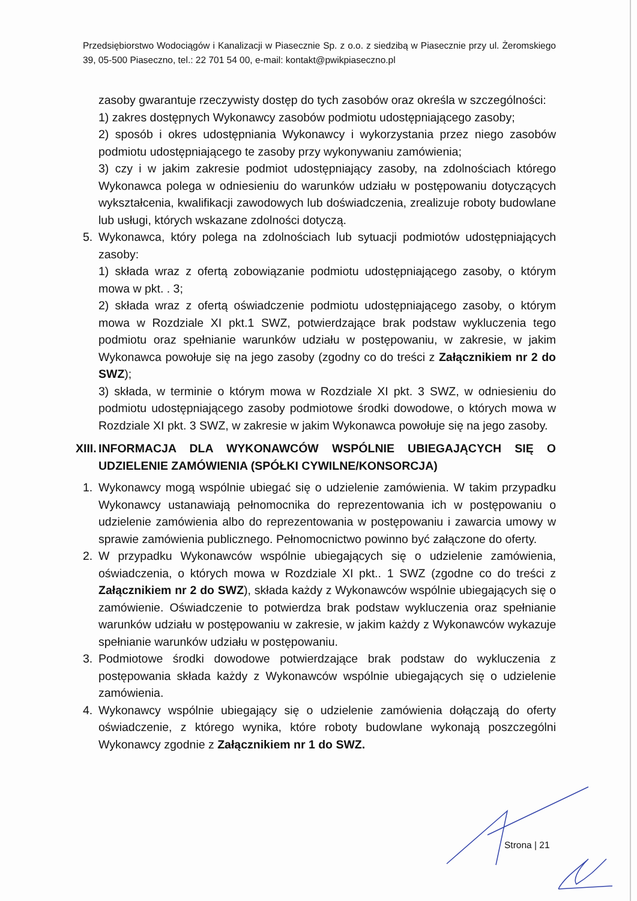Przedsiębiorstwo Wodociągów i Kanalizacji w Piasecznie Sp. z o.o. z siedzibą w Piasecznie przy ul. Żeromskiego 39, 05-500 Piaseczno, tel.: 22 701 54 00, e-mail: kontakt@pwikpiaseczno.pl
zasoby gwarantuje rzeczywisty dostęp do tych zasobów oraz określa w szczególności:
1) zakres dostępnych Wykonawcy zasobów podmiotu udostępniającego zasoby;
2) sposób i okres udostępniania Wykonawcy i wykorzystania przez niego zasobów podmiotu udostępniającego te zasoby przy wykonywaniu zamówienia;
3) czy i w jakim zakresie podmiot udostępniający zasoby, na zdolnościach którego Wykonawca polega w odniesieniu do warunków udziału w postępowaniu dotyczących wykształcenia, kwalifikacji zawodowych lub doświadczenia, zrealizuje roboty budowlane lub usługi, których wskazane zdolności dotyczą.
5. Wykonawca, który polega na zdolnościach lub sytuacji podmiotów udostępniających zasoby:
1) składa wraz z ofertą zobowiązanie podmiotu udostępniającego zasoby, o którym mowa w pkt. . 3;
2) składa wraz z ofertą oświadczenie podmiotu udostępniającego zasoby, o którym mowa w Rozdziale XI pkt.1 SWZ, potwierdzające brak podstaw wykluczenia tego podmiotu oraz spełnianie warunków udziału w postępowaniu, w zakresie, w jakim Wykonawca powołuje się na jego zasoby (zgodny co do treści z Załącznikiem nr 2 do SWZ);
3) składa, w terminie o którym mowa w Rozdziale XI pkt. 3 SWZ, w odniesieniu do podmiotu udostępniającego zasoby podmiotowe środki dowodowe, o których mowa w Rozdziale XI pkt. 3 SWZ, w zakresie w jakim Wykonawca powołuje się na jego zasoby.
XIII. INFORMACJA DLA WYKONAWCÓW WSPÓLNIE UBIEGAJĄCYCH SIĘ O UDZIELENIE ZAMÓWIENIA (SPÓŁKI CYWILNE/KONSORCJA)
1. Wykonawcy mogą wspólnie ubiegać się o udzielenie zamówienia. W takim przypadku Wykonawcy ustanawiają pełnomocnika do reprezentowania ich w postępowaniu o udzielenie zamówienia albo do reprezentowania w postępowaniu i zawarcia umowy w sprawie zamówienia publicznego. Pełnomocnictwo powinno być załączone do oferty.
2. W przypadku Wykonawców wspólnie ubiegających się o udzielenie zamówienia, oświadczenia, o których mowa w Rozdziale XI pkt.. 1 SWZ (zgodne co do treści z Załącznikiem nr 2 do SWZ), składa każdy z Wykonawców wspólnie ubiegających się o zamówienie. Oświadczenie to potwierdza brak podstaw wykluczenia oraz spełnianie warunków udziału w postępowaniu w zakresie, w jakim każdy z Wykonawców wykazuje spełnianie warunków udziału w postępowaniu.
3. Podmiotowe środki dowodowe potwierdzające brak podstaw do wykluczenia z postępowania składa każdy z Wykonawców wspólnie ubiegających się o udzielenie zamówienia.
4. Wykonawcy wspólnie ubiegający się o udzielenie zamówienia dołączają do oferty oświadczenie, z którego wynika, które roboty budowlane wykonają poszczególni Wykonawcy zgodnie z Załącznikiem nr 1 do SWZ.
Strona | 21